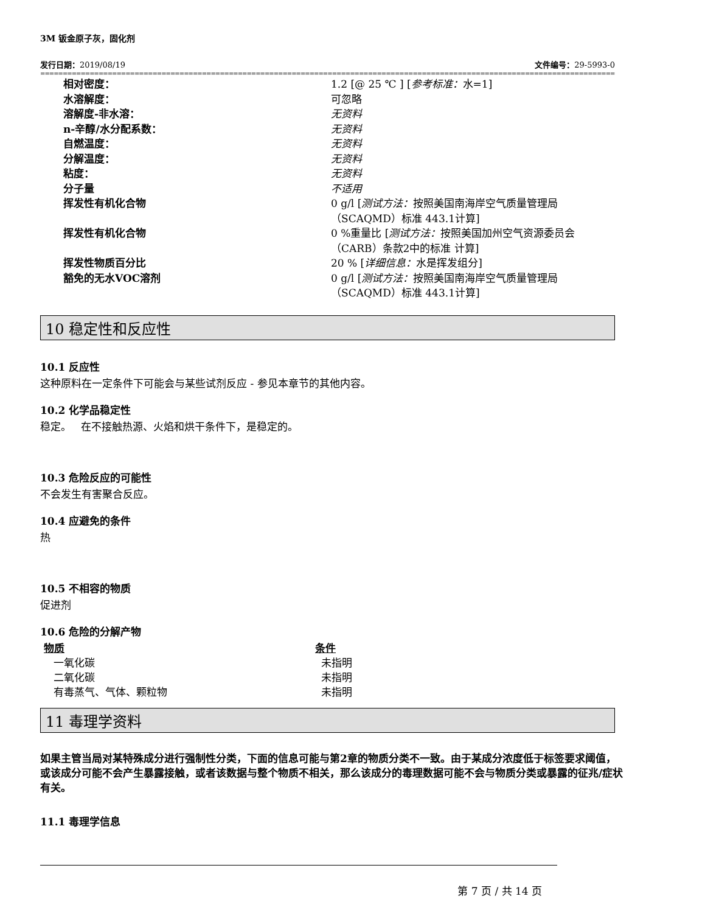3M 钣金原子灰，固化剂
发行日期：2019/08/19 文件编号：29-5993-0
====================================================================================================================================================================
| 相对密度： | 1.2 [@ 25 ℃ ] [ 参考标准： 水=1] |
| 水溶解度： | 可忽略 |
| 溶解度-非水溶： | 无资料 |
| n-辛醇/水分配系数： | 无资料 |
| 自燃温度： | 无资料 |
| 分解温度： | 无资料 |
| 粘度： | 无资料 |
| 分子量 | 不适用 |
| 挥发性有机化合物 | 0 g/l [ 测试方法： 按照美国南海岸空气质量管理局 （SCAQMD）标准 443.1计算] |
| 挥发性有机化合物 | 0 %重量比 [ 测试方法： 按照美国加州空气资源委员会 （CARB）条款2中的标准 计算] |
| 挥发性物质百分比 | 20 % [ 详细信息： 水是挥发组分] |
| 豁免的无水VOC溶剂 | 0 g/l [ 测试方法： 按照美国南海岸空气质量管理局 （SCAQMD）标准 443.1计算] |
10 稳定性和反应性
10.1 反应性
这种原料在一定条件下可能会与某些试剂反应 - 参见本章节的其他内容。
10.2 化学品稳定性
稳定。 在不接触热源、火焰和烘干条件下，是稳定的。
10.3 危险反应的可能性
不会发生有害聚合反应。
10.4 应避免的条件
热
10.5 不相容的物质
促进剂
10.6 危险的分解产物
| 物质 | 条件 |
| --- | --- |
| 一氧化碳 | 未指明 |
| 二氧化碳 | 未指明 |
| 有毒蒸气、气体、颗粒物 | 未指明 |
11 毒理学资料
如果主管当局对某特殊成分进行强制性分类，下面的信息可能与第2章的物质分类不一致。由于某成分浓度低于标签要求阈值，或该成分可能不会产生暴露接触，或者该数据与整个物质不相关，那么该成分的毒理数据可能不会与物质分类或暴露的征兆/症状有关。
11.1 毒理学信息
第 7 页 / 共 14 页